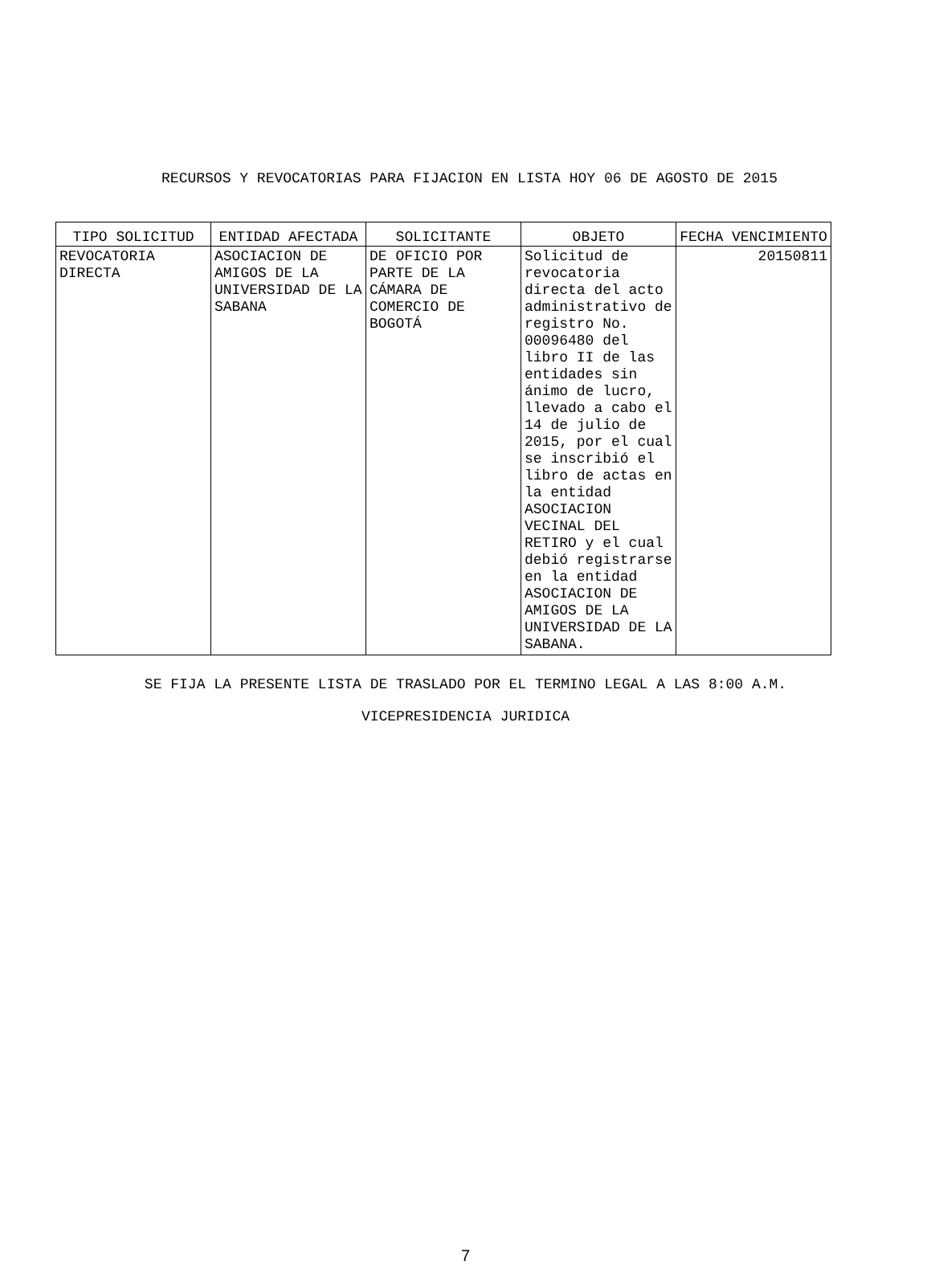RECURSOS Y REVOCATORIAS PARA FIJACION EN LISTA HOY 06 DE AGOSTO DE 2015
| TIPO SOLICITUD | ENTIDAD AFECTADA | SOLICITANTE | OBJETO | FECHA VENCIMIENTO |
| --- | --- | --- | --- | --- |
| REVOCATORIA DIRECTA | ASOCIACION DE AMIGOS DE LA UNIVERSIDAD DE LA SABANA | DE OFICIO POR PARTE DE LA CÁMARA DE COMERCIO DE BOGOTÁ | Solicitud de revocatoria directa del acto administrativo de registro No. 00096480 del libro II de las entidades sin ánimo de lucro, llevado a cabo el 14 de julio de 2015, por el cual se inscribió el libro de actas en la entidad ASOCIACION VECINAL DEL RETIRO y el cual debió registrarse en la entidad ASOCIACION DE AMIGOS DE LA UNIVERSIDAD DE LA SABANA. | 20150811 |
SE FIJA LA PRESENTE LISTA DE TRASLADO POR EL TERMINO LEGAL A LAS 8:00 A.M.
VICEPRESIDENCIA JURIDICA
7